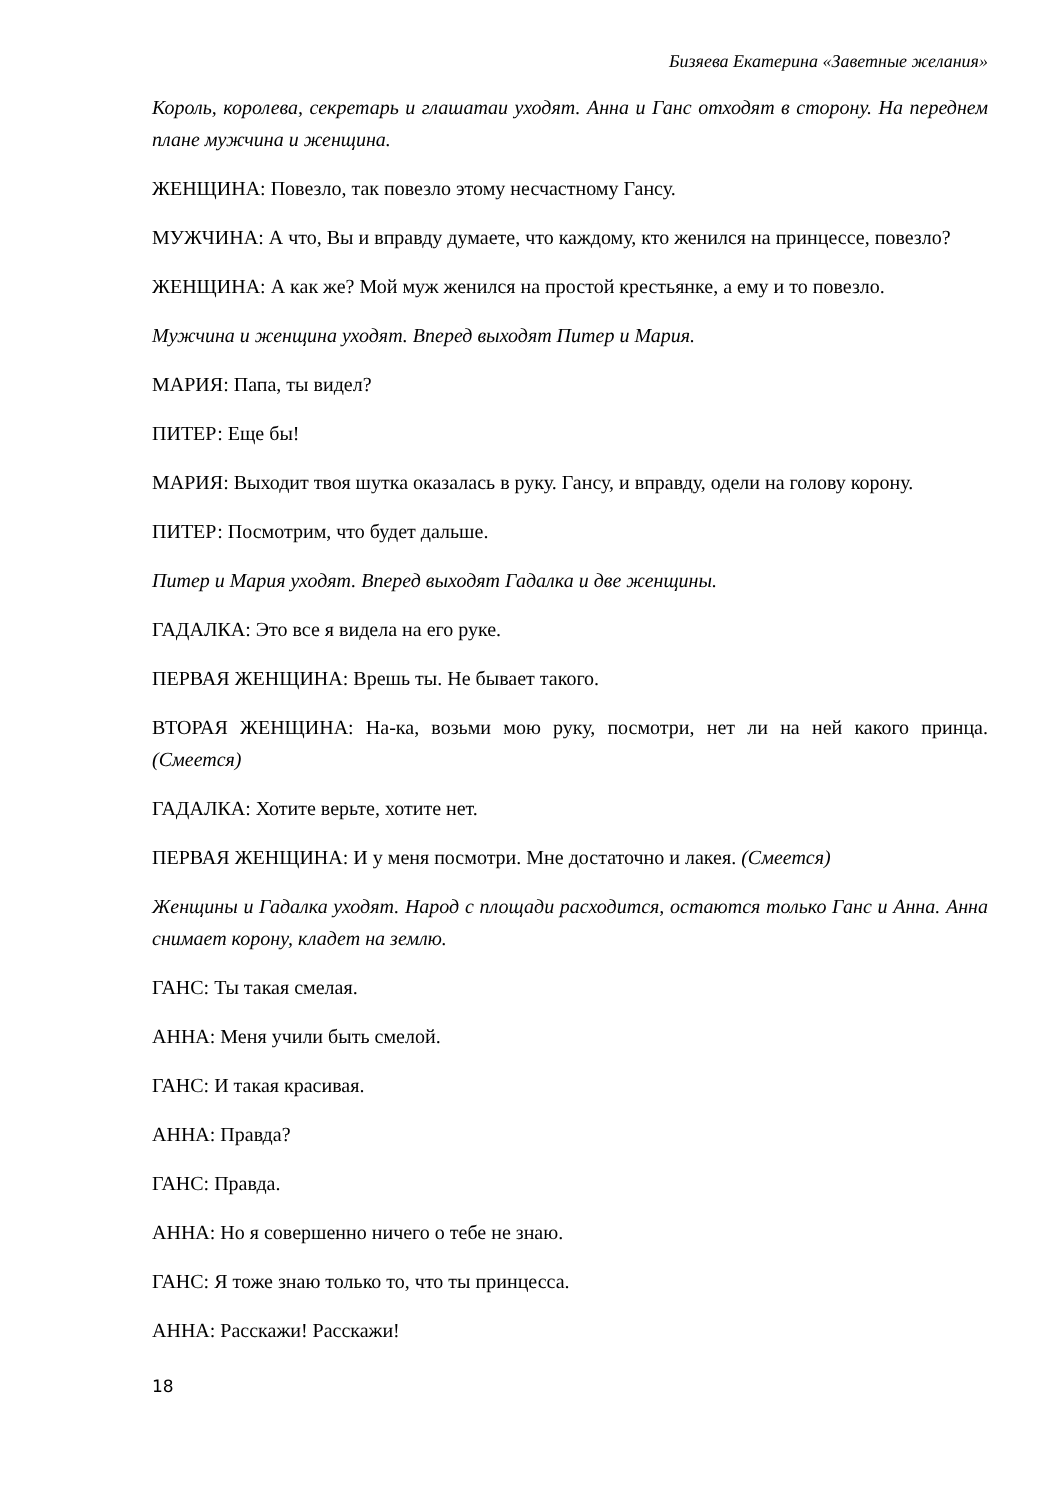Бизяева Екатерина «Заветные желания»
Король, королева, секретарь и глашатаи уходят. Анна и Ганс отходят в сторону. На переднем плане мужчина и женщина.
ЖЕНЩИНА: Повезло, так повезло этому несчастному Гансу.
МУЖЧИНА: А что, Вы и вправду думаете, что каждому, кто женился на принцессе, повезло?
ЖЕНЩИНА: А как же? Мой муж женился на простой крестьянке, а ему и то повезло.
Мужчина и женщина уходят. Вперед выходят Питер и Мария.
МАРИЯ: Папа, ты видел?
ПИТЕР: Еще бы!
МАРИЯ: Выходит твоя шутка оказалась в руку. Гансу, и вправду, одели на голову корону.
ПИТЕР: Посмотрим, что будет дальше.
Питер и Мария уходят. Вперед выходят Гадалка и две женщины.
ГАДАЛКА: Это все я видела на его руке.
ПЕРВАЯ ЖЕНЩИНА: Врешь ты. Не бывает такого.
ВТОРАЯ ЖЕНЩИНА: На-ка, возьми мою руку, посмотри, нет ли на ней какого принца. (Смеется)
ГАДАЛКА: Хотите верьте, хотите нет.
ПЕРВАЯ ЖЕНЩИНА: И у меня посмотри. Мне достаточно и лакея. (Смеется)
Женщины и Гадалка уходят. Народ с площади расходится, остаются только Ганс и Анна. Анна снимает корону, кладет на землю.
ГАНС: Ты такая смелая.
АННА: Меня учили быть смелой.
ГАНС: И такая красивая.
АННА: Правда?
ГАНС: Правда.
АННА: Но я совершенно ничего о тебе не знаю.
ГАНС: Я тоже знаю только то, что ты принцесса.
АННА: Расскажи! Расскажи!
18